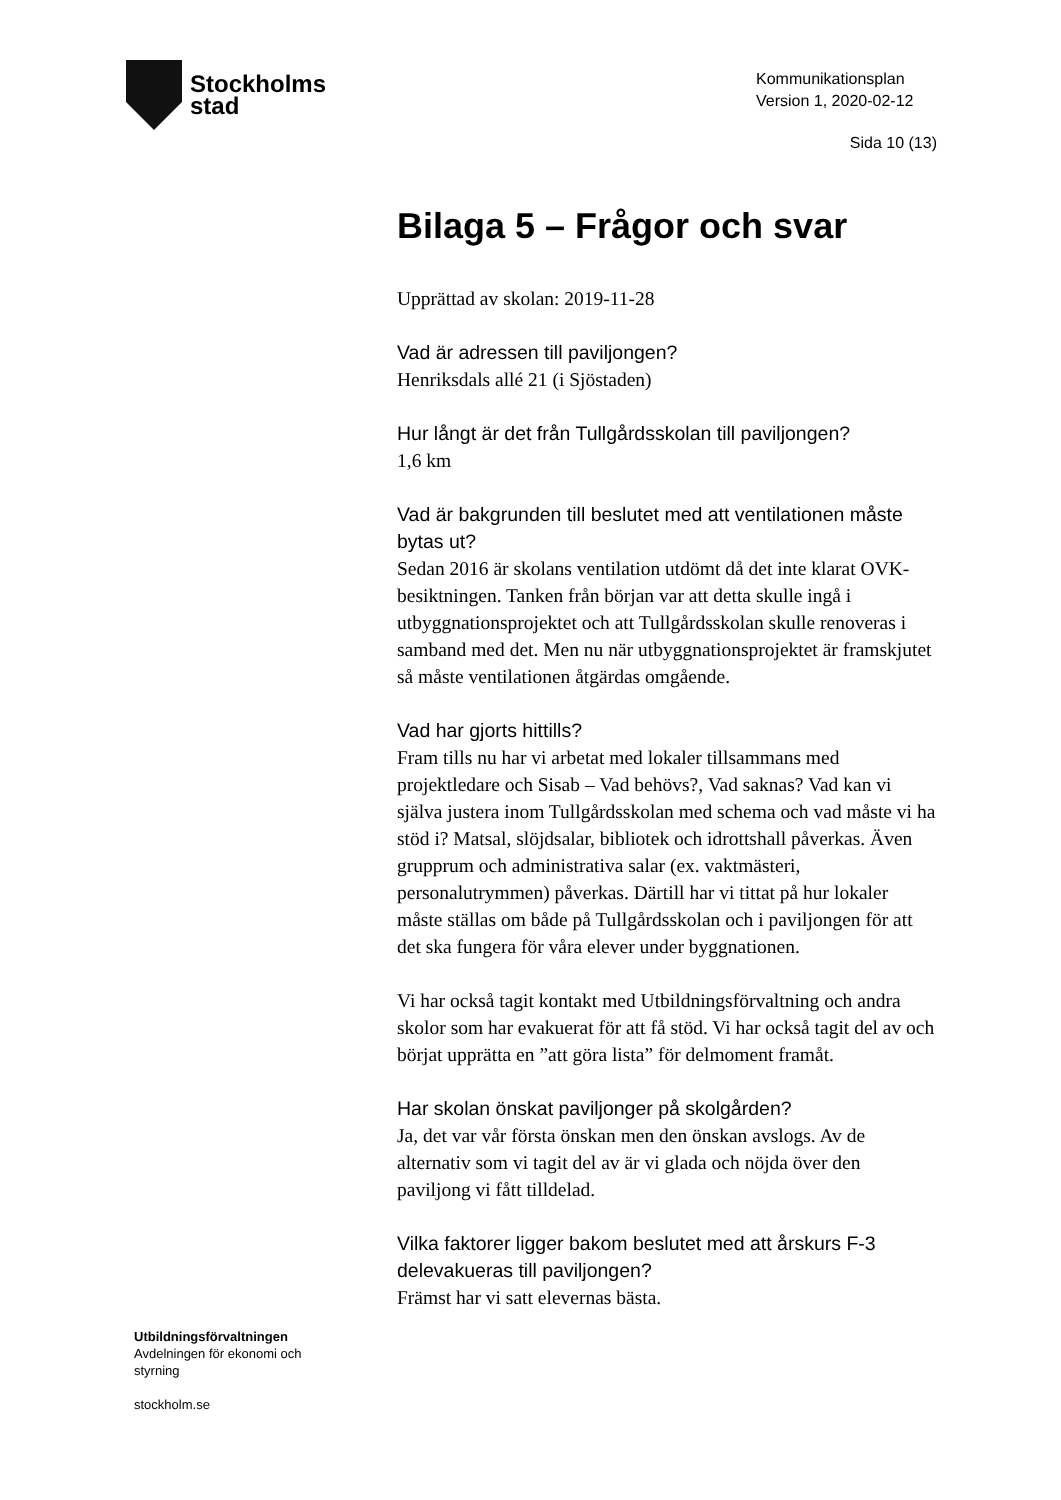Stockholms
stad
Kommunikationsplan
Version 1, 2020-02-12
Sida 10 (13)
Bilaga 5 – Frågor och svar
Upprättad av skolan: 2019-11-28
Vad är adressen till paviljongen?
Henriksdals allé 21 (i Sjöstaden)
Hur långt är det från Tullgårdsskolan till paviljongen?
1,6 km
Vad är bakgrunden till beslutet med att ventilationen måste bytas ut?
Sedan 2016 är skolans ventilation utdömt då det inte klarat OVK-besiktningen. Tanken från början var att detta skulle ingå i utbyggnationsprojektet och att Tullgårdsskolan skulle renoveras i samband med det. Men nu när utbyggnationsprojektet är framskjutet så måste ventilationen åtgärdas omgående.
Vad har gjorts hittills?
Fram tills nu har vi arbetat med lokaler tillsammans med projektledare och Sisab – Vad behövs?, Vad saknas? Vad kan vi själva justera inom Tullgårdsskolan med schema och vad måste vi ha stöd i? Matsal, slöjdsalar, bibliotek och idrottshall påverkas. Även grupprum och administrativa salar (ex. vaktmästeri, personalutrymmen) påverkas. Därtill har vi tittat på hur lokaler måste ställas om både på Tullgårdsskolan och i paviljongen för att det ska fungera för våra elever under byggnationen.
Vi har också tagit kontakt med Utbildningsförvaltning och andra skolor som har evakuerat för att få stöd. Vi har också tagit del av och börjat upprätta en ”att göra lista” för delmoment framåt.
Har skolan önskat paviljonger på skolgården?
Ja, det var vår första önskan men den önskan avslogs. Av de alternativ som vi tagit del av är vi glada och nöjda över den paviljong vi fått tilldelad.
Vilka faktorer ligger bakom beslutet med att årskurs F-3 delevakueras till paviljongen?
Främst har vi satt elevernas bästa.
Utbildningsförvaltningen
Avdelningen för ekonomi och
styrning
stockholm.se